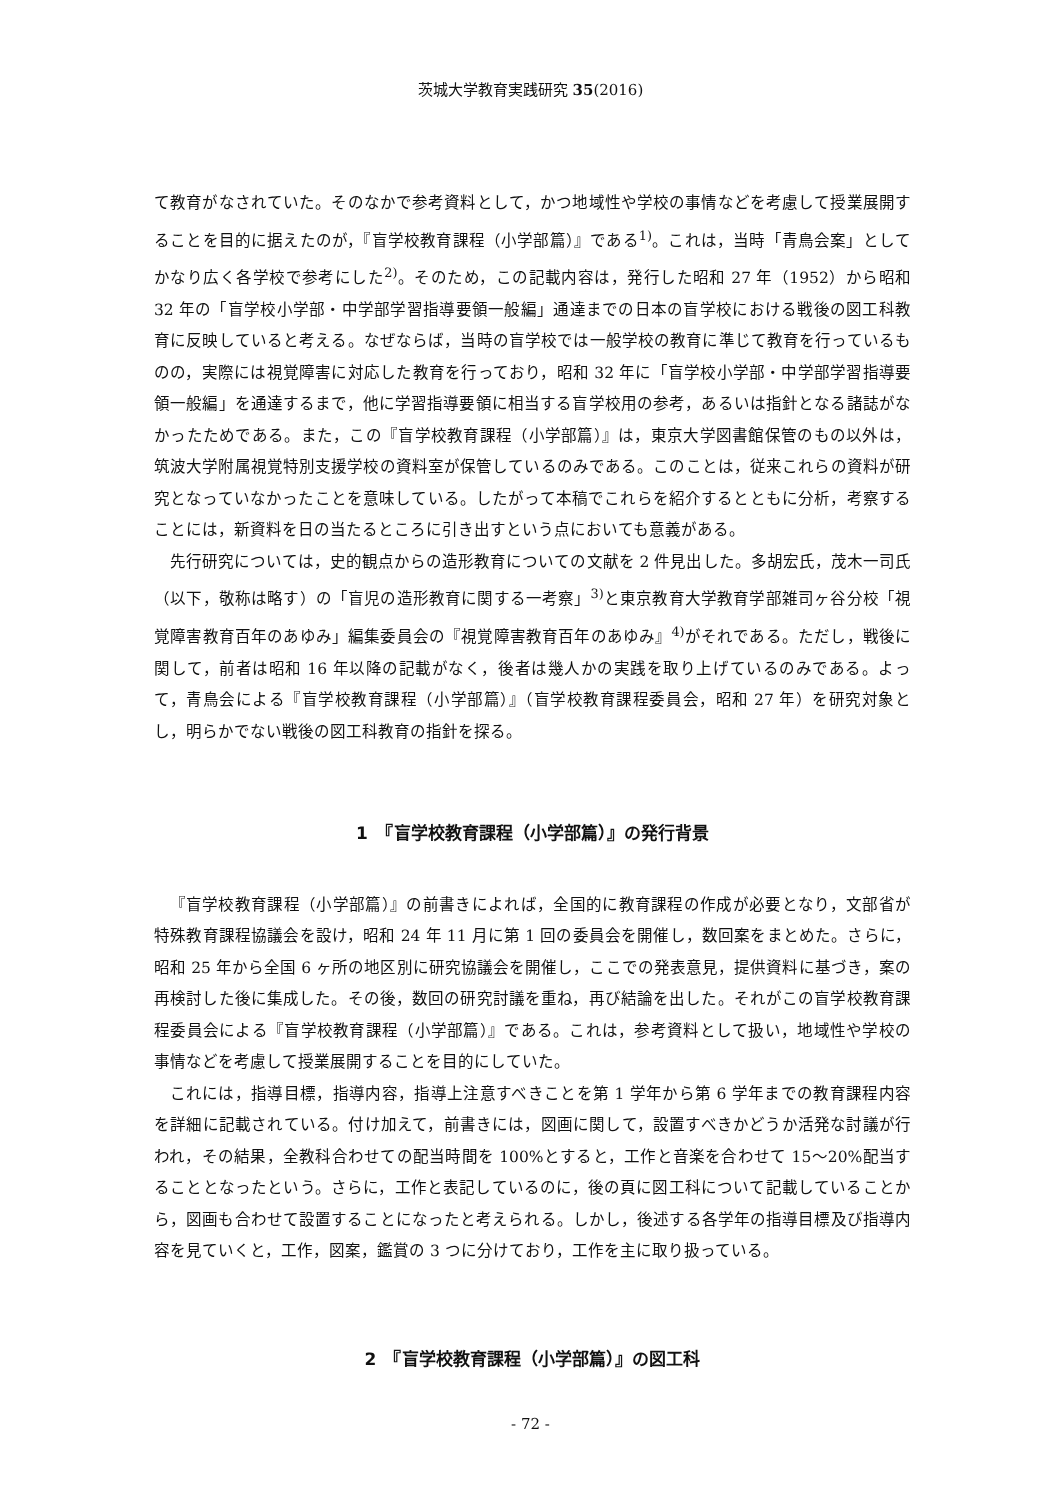茨城大学教育実践研究 35(2016)
て教育がなされていた。そのなかで参考資料として，かつ地域性や学校の事情などを考慮して授業展開することを目的に据えたのが，『盲学校教育課程（小学部篇）』である<sup>1)</sup>。これは，当時「青鳥会案」としてかなり広く各学校で参考にした<sup>2)</sup>。そのため，この記載内容は，発行した昭和 27 年（1952）から昭和 32 年の「盲学校小学部・中学部学習指導要領一般編」通達までの日本の盲学校における戦後の図工科教育に反映していると考える。なぜならば，当時の盲学校では一般学校の教育に準じて教育を行っているものの，実際には視覚障害に対応した教育を行っており，昭和 32 年に「盲学校小学部・中学部学習指導要領一般編」を通達するまで，他に学習指導要領に相当する盲学校用の参考，あるいは指針となる諸誌がなかったためである。また，この『盲学校教育課程（小学部篇）』は，東京大学図書館保管のもの以外は，筑波大学附属視覚特別支援学校の資料室が保管しているのみである。このことは，従来これらの資料が研究となっていなかったことを意味している。したがって本稿でこれらを紹介するとともに分析，考察することには，新資料を日の当たるところに引き出すという点においても意義がある。
先行研究については，史的観点からの造形教育についての文献を 2 件見出した。多胡宏氏，茂木一司氏（以下，敬称は略す）の「盲児の造形教育に関する一考察」<sup>3)</sup>と東京教育大学教育学部雑司ヶ谷分校「視覚障害教育百年のあゆみ」編集委員会の『視覚障害教育百年のあゆみ』<sup>4)</sup>がそれである。ただし，戦後に関して，前者は昭和 16 年以降の記載がなく，後者は幾人かの実践を取り上げているのみである。よって，青鳥会による『盲学校教育課程（小学部篇）』（盲学校教育課程委員会，昭和 27 年）を研究対象とし，明らかでない戦後の図工科教育の指針を探る。
1　『盲学校教育課程（小学部篇）』の発行背景
『盲学校教育課程（小学部篇）』の前書きによれば，全国的に教育課程の作成が必要となり，文部省が特殊教育課程協議会を設け，昭和 24 年 11 月に第 1 回の委員会を開催し，数回案をまとめた。さらに，昭和 25 年から全国 6 ヶ所の地区別に研究協議会を開催し，ここでの発表意見，提供資料に基づき，案の再検討した後に集成した。その後，数回の研究討議を重ね，再び結論を出した。それがこの盲学校教育課程委員会による『盲学校教育課程（小学部篇）』である。これは，参考資料として扱い，地域性や学校の事情などを考慮して授業展開することを目的にしていた。
これには，指導目標，指導内容，指導上注意すべきことを第 1 学年から第 6 学年までの教育課程内容を詳細に記載されている。付け加えて，前書きには，図画に関して，設置すべきかどうか活発な討議が行われ，その結果，全教科合わせての配当時間を 100%とすると，工作と音楽を合わせて 15～20%配当することとなったという。さらに，工作と表記しているのに，後の頁に図工科について記載していることから，図画も合わせて設置することになったと考えられる。しかし，後述する各学年の指導目標及び指導内容を見ていくと，工作，図案，鑑賞の 3 つに分けており，工作を主に取り扱っている。
2　『盲学校教育課程（小学部篇）』の図工科
- 72 -